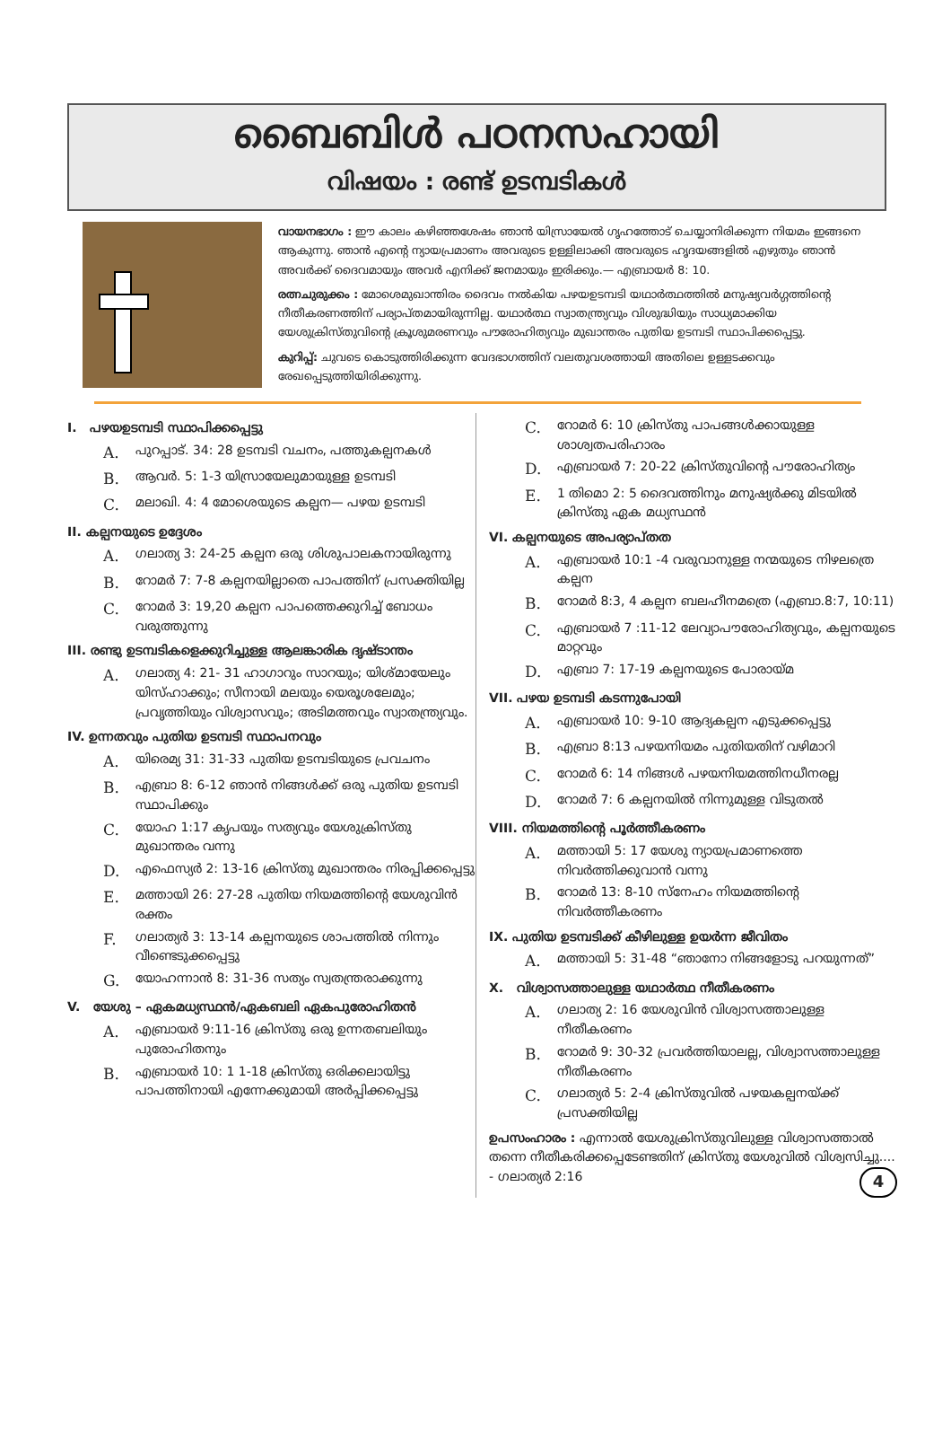ബൈബിൾ പഠനസഹായി
വിഷയം : രണ്ട് ഉടമ്പടികൾ
വായനഭാഗം : ഈ കാലം കഴിഞ്ഞശേഷം ഞാൻ യിസ്രായേൽ ഗൃഹത്തോട് ചെയ്യാനിരിക്കുന്ന നിയമം ഇങ്ങനെ ആകുന്നു. ഞാൻ എന്റെ ന്യായപ്രമാണം അവരുടെ ഉള്ളിലാക്കി അവരുടെ ഹൃദയങ്ങളിൽ എഴുതും ഞാൻ അവർക്ക് ദൈവമായും അവർ എനിക്ക് ജനമായും ഇരിക്കും.— എബ്രായർ 8: 10.
രത്നചുരുക്കം : മോശെമുഖാന്തിരം ദൈവം നൽകിയ പഴയഉടമ്പടി യഥാർത്ഥത്തിൽ മനുഷ്യവർഗ്ഗത്തിന്റെ നീതീകരണത്തിന് പര്യാപ്തമായിരുന്നില്ല. യഥാർത്ഥ സ്വാതന്ത്ര്യവും വിശുദ്ധിയും സാധ്യമാക്കിയ യേശുക്രിസ്തുവിന്റെ ക്രൂശുമരണവും പൗരോഹിത്യവും മുഖാന്തരം പുതിയ ഉടമ്പടി സ്ഥാപിക്കപ്പെട്ടു.
കുറിപ്പ്: ചുവടെ കൊടുത്തിരിക്കുന്ന വേദഭാഗത്തിന് വലതുവശത്തായി അതിലെ ഉള്ളടക്കവും രേഖപ്പെടുത്തിയിരിക്കുന്നു.
I. പഴയഉടമ്പടി സ്ഥാപിക്കപ്പെട്ടു
A. പുറപ്പാട്. 34: 28 ഉടമ്പടി വചനം, പത്തുകല്പനകൾ
B. ആവർ. 5: 1-3 യിസ്രായേലുമായുള്ള ഉടമ്പടി
C. മലാഖി. 4: 4 മോശെയുടെ കല്പന— പഴയ ഉടമ്പടി
II. കല്പനയുടെ ഉദ്ദേശം
A. ഗലാത്യ 3: 24-25 കല്പന ഒരു ശിശുപാലകനായിരുന്നു
B. റോമർ 7: 7-8 കല്പനയില്ലാതെ പാപത്തിന് പ്രസക്തിയില്ല
C. റോമർ 3: 19,20 കല്പന പാപത്തെക്കുറിച്ച് ബോധം വരുത്തുന്നു
III. രണ്ടു ഉടമ്പടികളെക്കുറിച്ചുള്ള ആലങ്കാരിക ദൃഷ്ടാന്തം
A. ഗലാത്യ 4: 21- 31 ഹാഗാറും സാറയും; യിശ്മായേലും യിസ്ഹാക്കും; സീനായി മലയും യെരൂശലേമും; പ്രവൃത്തിയും വിശ്വാസവും; അടിമത്തവും സ്വാതന്ത്ര്യവും.
IV. ഉന്നതവും പുതിയ ഉടമ്പടി സ്ഥാപനവും
A. യിരെമ്യ 31: 31-33 പുതിയ ഉടമ്പടിയുടെ പ്രവചനം
B. എബ്രാ 8: 6-12 ഞാൻ നിങ്ങൾക്ക് ഒരു പുതിയ ഉടമ്പടി സ്ഥാപിക്കും
C. യോഹ 1:17 കൃപയും സത്യവും യേശുക്രിസ്തു മുഖാന്തരം വന്നു
D. എഫെസ്യർ 2: 13-16 ക്രിസ്തു മുഖാന്തരം നിരപ്പിക്കപ്പെട്ടു
E. മത്തായി 26: 27-28 പുതിയ നിയമത്തിന്റെ യേശുവിൻ രക്തം
F. ഗലാത്യർ 3: 13-14 കല്പനയുടെ ശാപത്തിൽ നിന്നും വീണ്ടെടുക്കപ്പെട്ടു
G. യോഹന്നാൻ 8: 31-36 സത്യം സ്വതന്ത്രരാക്കുന്നു
V. യേശു – ഏകമധ്യസ്ഥൻ/ഏകബലി ഏകപുരോഹിതൻ
A. എബ്രായർ 9:11-16 ക്രിസ്തു ഒരു ഉന്നതബലിയും പുരോഹിതനും
B. എബ്രായർ 10: 1 1-18 ക്രിസ്തു ഒരിക്കലായിട്ടു പാപത്തിനായി എന്നേക്കുമായി അർപ്പിക്കപ്പെട്ടു
C. റോമർ 6: 10 ക്രിസ്തു പാപങ്ങൾക്കായുള്ള ശാശ്വതപരിഹാരം
D. എബ്രായർ 7: 20-22 ക്രിസ്തുവിന്റെ പൗരോഹിത്യം
E. 1 തിമൊ 2: 5 ദൈവത്തിനും മനുഷ്യർക്കു മിടയിൽ ക്രിസ്തു ഏക മധ്യസ്ഥൻ
VI. കല്പനയുടെ അപര്യാപ്തത
A. എബ്രായർ 10:1 -4 വരുവാനുള്ള നന്മയുടെ നിഴലത്രെ കല്പന
B. റോമർ 8:3, 4 കല്പന ബലഹീനമത്രെ (എബ്രാ.8:7, 10:11)
C. എബ്രായർ 7 :11-12 ലേവ്യാപൗരോഹിത്യവും, കല്പനയുടെ മാറ്റവും
D. എബ്രാ 7: 17-19 കല്പനയുടെ പോരായ്മ
VII. പഴയ ഉടമ്പടി കടന്നുപോയി
A. എബ്രായർ 10: 9-10 ആദ്യകല്പന എടുക്കപ്പെട്ടു
B. എബ്രാ 8:13 പഴയനിയമം പുതിയതിന് വഴിമാറി
C. റോമർ 6: 14 നിങ്ങൾ പഴയനിയമത്തിനധീനരല്ല
D. റോമർ 7: 6 കല്പനയിൽ നിന്നുമുള്ള വിടുതൽ
VIII. നിയമത്തിന്റെ പൂർത്തീകരണം
A. മത്തായി 5: 17 യേശു ന്യായപ്രമാണത്തെ നിവർത്തിക്കുവാൻ വന്നു
B. റോമർ 13: 8-10 സ്നേഹം നിയമത്തിന്റെ നിവർത്തീകരണം
IX. പുതിയ ഉടമ്പടിക്ക് കീഴിലുള്ള ഉയർന്ന ജീവിതം
A. മത്തായി 5: 31-48 “ഞാനോ നിങ്ങളോടു പറയുന്നത്”
X. വിശ്വാസത്താലുള്ള യഥാർത്ഥ നീതീകരണം
A. ഗലാത്യ 2: 16 യേശുവിൻ വിശ്വാസത്താലുള്ള നീതീകരണം
B. റോമർ 9: 30-32 പ്രവർത്തിയാലല്ല, വിശ്വാസത്താലുള്ള നീതീകരണം
C. ഗലാത്യർ 5: 2-4 ക്രിസ്തുവിൽ പഴയകല്പനയ്ക്ക് പ്രസക്തിയില്ല
ഉപസംഹാരം : എന്നാൽ യേശുക്രിസ്തുവിലുള്ള വിശ്വാസത്താൽ തന്നെ നീതീകരിക്കപ്പെടേണ്ടതിന് ക്രിസ്തു യേശുവിൽ വിശ്വസിച്ചു.... 4
- ഗലാത്യർ 2:16